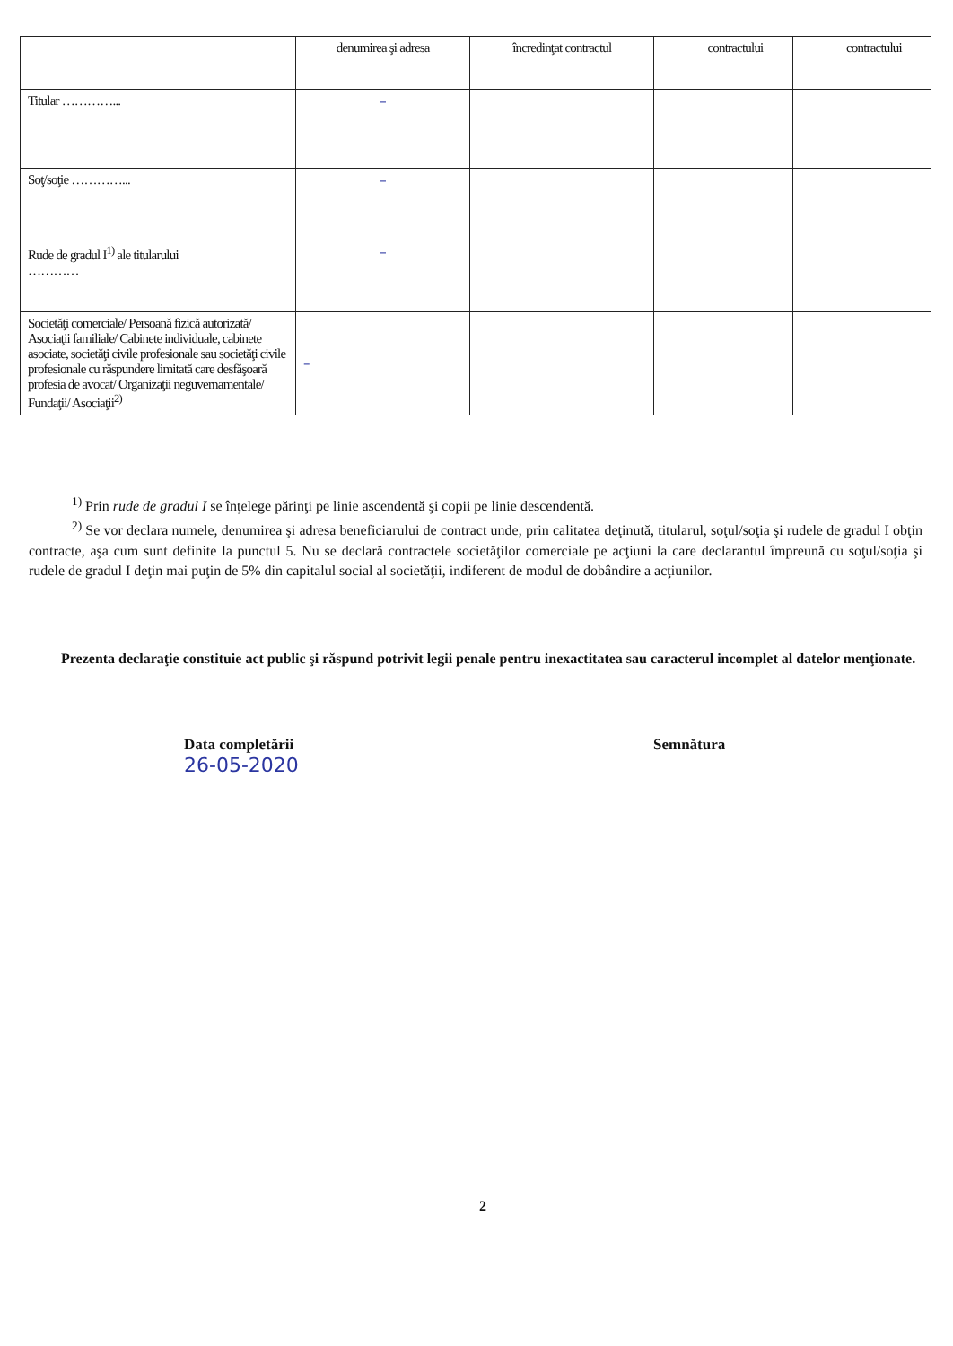| | denumirea şi adresa | încredinţat contractul | | contractului | | contractului |
| --- | --- | --- | --- | --- | --- | --- |
| Titular …………... | – | | | | | |
| Soţ/soţie …………... | – | | | | | |
| Rude de gradul I<sup>1)</sup> ale titularului ………… | – | | | | | |
| Societăţi comerciale/ Persoană fizică autorizată/ Asociaţii familiale/ Cabinete individuale, cabinete asociate, societăţi civile profesionale sau societăţi civile profesionale cu răspundere limitată care desfăşoară profesia de avocat/ Organizaţii neguvernamentale/ Fundaţii/ Asociaţii<sup>2)</sup> | – | | | | | |
<sup>1)</sup> Prin rude de gradul I se înţelege părinţi pe linie ascendentă şi copii pe linie descendentă.
<sup>2)</sup> Se vor declara numele, denumirea şi adresa beneficiarului de contract unde, prin calitatea deţinută, titularul, soţul/soţia şi rudele de gradul I obţin contracte, aşa cum sunt definite la punctul 5. Nu se declară contractele societăţilor comerciale pe acţiuni la care declarantul împreună cu soţul/soţia şi rudele de gradul I deţin mai puţin de 5% din capitalul social al societăţii, indiferent de modul de dobândire a acţiunilor.
Prezenta declaraţie constituie act public şi răspund potrivit legii penale pentru inexactitatea sau caracterul incomplet al datelor menţionate.
Data completării
26-05-2020
Semnătura
2